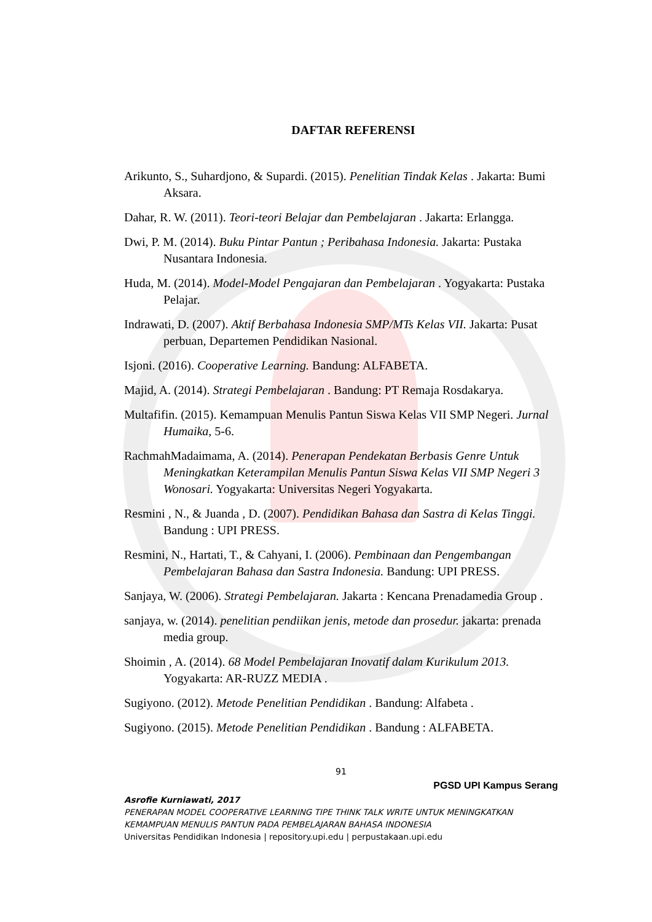DAFTAR REFERENSI
Arikunto, S., Suhardjono, & Supardi. (2015). Penelitian Tindak Kelas . Jakarta: Bumi Aksara.
Dahar, R. W. (2011). Teori-teori Belajar dan Pembelajaran . Jakarta: Erlangga.
Dwi, P. M. (2014). Buku Pintar Pantun ; Peribahasa Indonesia. Jakarta: Pustaka Nusantara Indonesia.
Huda, M. (2014). Model-Model Pengajaran dan Pembelajaran . Yogyakarta: Pustaka Pelajar.
Indrawati, D. (2007). Aktif Berbahasa Indonesia SMP/MTs Kelas VII. Jakarta: Pusat perbuan, Departemen Pendidikan Nasional.
Isjoni. (2016). Cooperative Learning. Bandung: ALFABETA.
Majid, A. (2014). Strategi Pembelajaran . Bandung: PT Remaja Rosdakarya.
Multafifin. (2015). Kemampuan Menulis Pantun Siswa Kelas VII SMP Negeri. Jurnal Humaika, 5-6.
RachmahMadaimama, A. (2014). Penerapan Pendekatan Berbasis Genre Untuk Meningkatkan Keterampilan Menulis Pantun Siswa Kelas VII SMP Negeri 3 Wonosari. Yogyakarta: Universitas Negeri Yogyakarta.
Resmini , N., & Juanda , D. (2007). Pendidikan Bahasa dan Sastra di Kelas Tinggi. Bandung : UPI PRESS.
Resmini, N., Hartati, T., & Cahyani, I. (2006). Pembinaan dan Pengembangan Pembelajaran Bahasa dan Sastra Indonesia. Bandung: UPI PRESS.
Sanjaya, W. (2006). Strategi Pembelajaran. Jakarta : Kencana Prenadamedia Group .
sanjaya, w. (2014). penelitian pendiikan jenis, metode dan prosedur. jakarta: prenada media group.
Shoimin , A. (2014). 68 Model Pembelajaran Inovatif dalam Kurikulum 2013. Yogyakarta: AR-RUZZ MEDIA .
Sugiyono. (2012). Metode Penelitian Pendidikan . Bandung: Alfabeta .
Sugiyono. (2015). Metode Penelitian Pendidikan . Bandung : ALFABETA.
91
PGSD UPI Kampus Serang
Asrofie Kurniawati, 2017
PENERAPAN MODEL COOPERATIVE LEARNING TIPE THINK TALK WRITE UNTUK MENINGKATKAN KEMAMPUAN MENULIS PANTUN PADA PEMBELAJARAN BAHASA INDONESIA
Universitas Pendidikan Indonesia | repository.upi.edu | perpustakaan.upi.edu